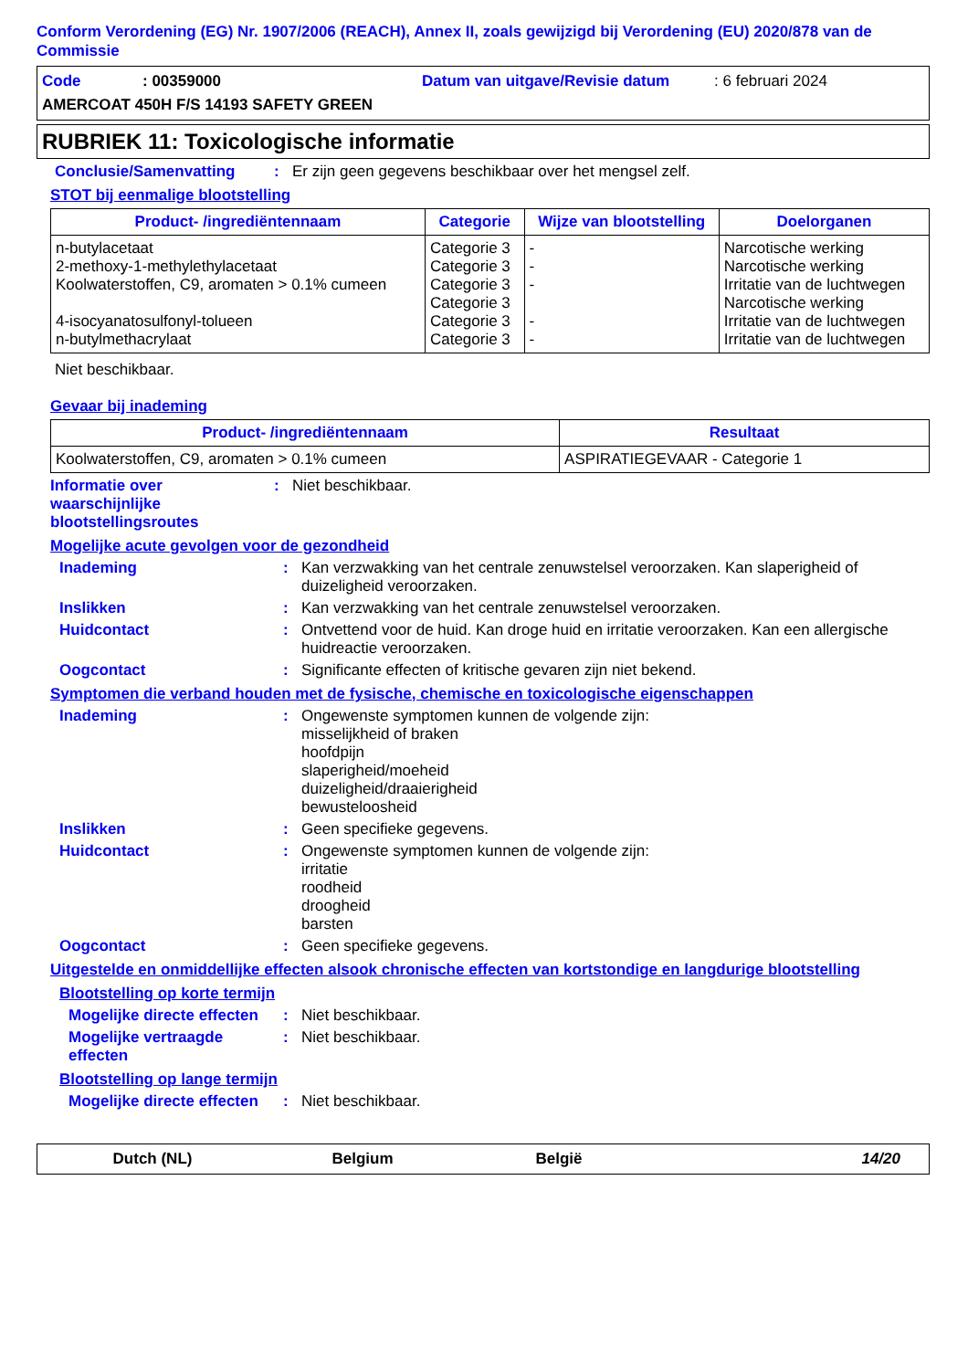Conform Verordening (EG) Nr. 1907/2006 (REACH), Annex II, zoals gewijzigd bij Verordening (EU) 2020/878 van de Commissie
Code: 00359000 Datum van uitgave/Revisie datum: 6 februari 2024
AMERCOAT 450H F/S 14193 SAFETY GREEN
RUBRIEK 11: Toxicologische informatie
Conclusie/Samenvatting: Er zijn geen gegevens beschikbaar over het mengsel zelf.
STOT bij eenmalige blootstelling
| Product- /ingrediëntennaam | Categorie | Wijze van blootstelling | Doelorganen |
| --- | --- | --- | --- |
| n-butylacetaat 2-methoxy-1-methylethylacetaat Koolwaterstoffen, C9, aromaten > 0.1% cumeen 4-isocyanatosulfonyl-tolueen n-butylmethacrylaat | Categorie 3 Categorie 3 Categorie 3 Categorie 3 Categorie 3 Categorie 3 | - - - - - | Narcotische werking Narcotische werking Irritatie van de luchtwegen Narcotische werking Irritatie van de luchtwegen Irritatie van de luchtwegen |
Niet beschikbaar.
Gevaar bij inademing
| Product- /ingrediëntennaam | Resultaat |
| --- | --- |
| Koolwaterstoffen, C9, aromaten > 0.1% cumeen | ASPIRATIEGEVAAR - Categorie 1 |
Informatie over waarschijnlijke blootstellingsroutes: Niet beschikbaar.
Mogelijke acute gevolgen voor de gezondheid
Inademing: Kan verzwakking van het centrale zenuwstelsel veroorzaken. Kan slaperigheid of duizeligheid veroorzaken.
Inslikken: Kan verzwakking van het centrale zenuwstelsel veroorzaken.
Huidcontact: Ontvettend voor de huid. Kan droge huid en irritatie veroorzaken. Kan een allergische huidreactie veroorzaken.
Oogcontact: Significante effecten of kritische gevaren zijn niet bekend.
Symptomen die verband houden met de fysische, chemische en toxicologische eigenschappen
Inademing: Ongewenste symptomen kunnen de volgende zijn:
misselijkheid of braken
hoofdpijn
slaperigheid/moeheid
duizeligheid/draaierigheid
bewusteloosheid
Inslikken: Geen specifieke gegevens.
Huidcontact: Ongewenste symptomen kunnen de volgende zijn:
irritatie
roodheid
droogheid
barsten
Oogcontact: Geen specifieke gegevens.
Uitgestelde en onmiddellijke effecten alsook chronische effecten van kortstondige en langdurige blootstelling
Blootstelling op korte termijn
Mogelijke directe effecten: Niet beschikbaar.
Mogelijke vertraagde effecten: Niet beschikbaar.
Blootstelling op lange termijn
Mogelijke directe effecten: Niet beschikbaar.
Dutch (NL) Belgium België 14/20